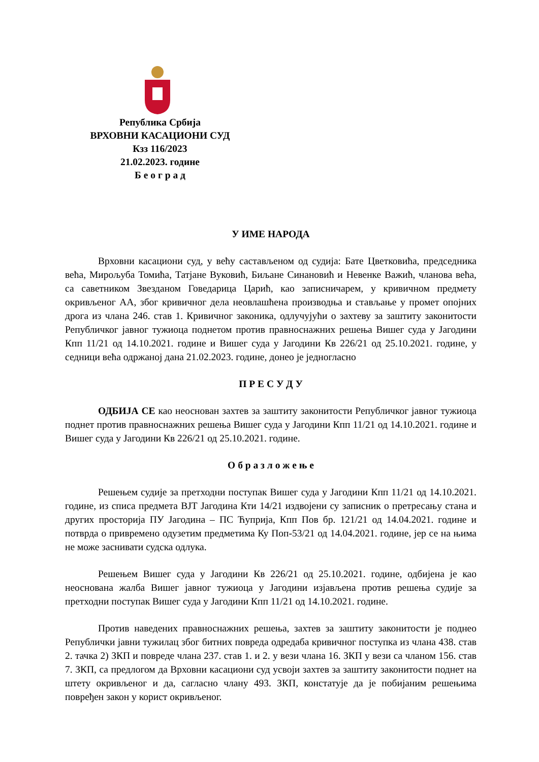Република Србија
ВРХОВНИ КАСАЦИОНИ СУД
Кзз 116/2023
21.02.2023. године
Б е о г р а д
У ИМЕ НАРОДА
Врховни касациони суд, у већу састављеном од судија: Бате Цветковића, председника већа, Мирољуба Томића, Татјане Вуковић, Биљане Синановић и Невенке Важић, чланова већа, са саветником Звезданом Говедарица Царић, као записничарем, у кривичном предмету окривљеног АА, због кривичног дела неовлашћена производња и стављање у промет опојних дрога из члана 246. став 1. Кривичног законика, одлучујући о захтеву за заштиту законитости Републичког јавног тужиоца поднетом против правноснажних решења Вишег суда у Јагодини Кпп 11/21 од 14.10.2021. године и Вишег суда у Јагодини Кв 226/21 од 25.10.2021. године, у седници већа одржаној дана 21.02.2023. године, донео је једногласно
П Р Е С У Д У
ОДБИЈА СЕ као неоснован захтев за заштиту законитости Републичког јавног тужиоца поднет против правноснажних решења Вишег суда у Јагодини Кпп 11/21 од 14.10.2021. године и Вишег суда у Јагодини Кв 226/21 од 25.10.2021. године.
О б р а з л о ж е њ е
Решењем судије за претходни поступак Вишег суда у Јагодини Кпп 11/21 од 14.10.2021. године, из списа предмета ВЈТ Јагодина Кти 14/21 издвојени су записник о претресању стана и других просторија ПУ Јагодина – ПС Ћуприја, Кпп Пов бр. 121/21 од 14.04.2021. године и потврда о привремено одузетим предметима Ку Поп-53/21 од 14.04.2021. године, јер се на њима не може заснивати судска одлука.
Решењем Вишег суда у Јагодини Кв 226/21 од 25.10.2021. године, одбијена је као неоснована жалба Вишег јавног тужиоца у Јагодини изјављена против решења судије за претходни поступак Вишег суда у Јагодини Кпп 11/21 од 14.10.2021. године.
Против наведених правноснажних решења, захтев за заштиту законитости је поднео Републички јавни тужилац због битних повреда одредаба кривичног поступка из члана 438. став 2. тачка 2) ЗКП и повреде члана 237. став 1. и 2. у вези члана 16. ЗКП у вези са чланом 156. став 7. ЗКП, са предлогом да Врховни касациони суд усвоји захтев за заштиту законитости поднет на штету окривљеног и да, сагласно члану 493. ЗКП, констатује да је побијаним решењима повређен закон у корист окривљеног.